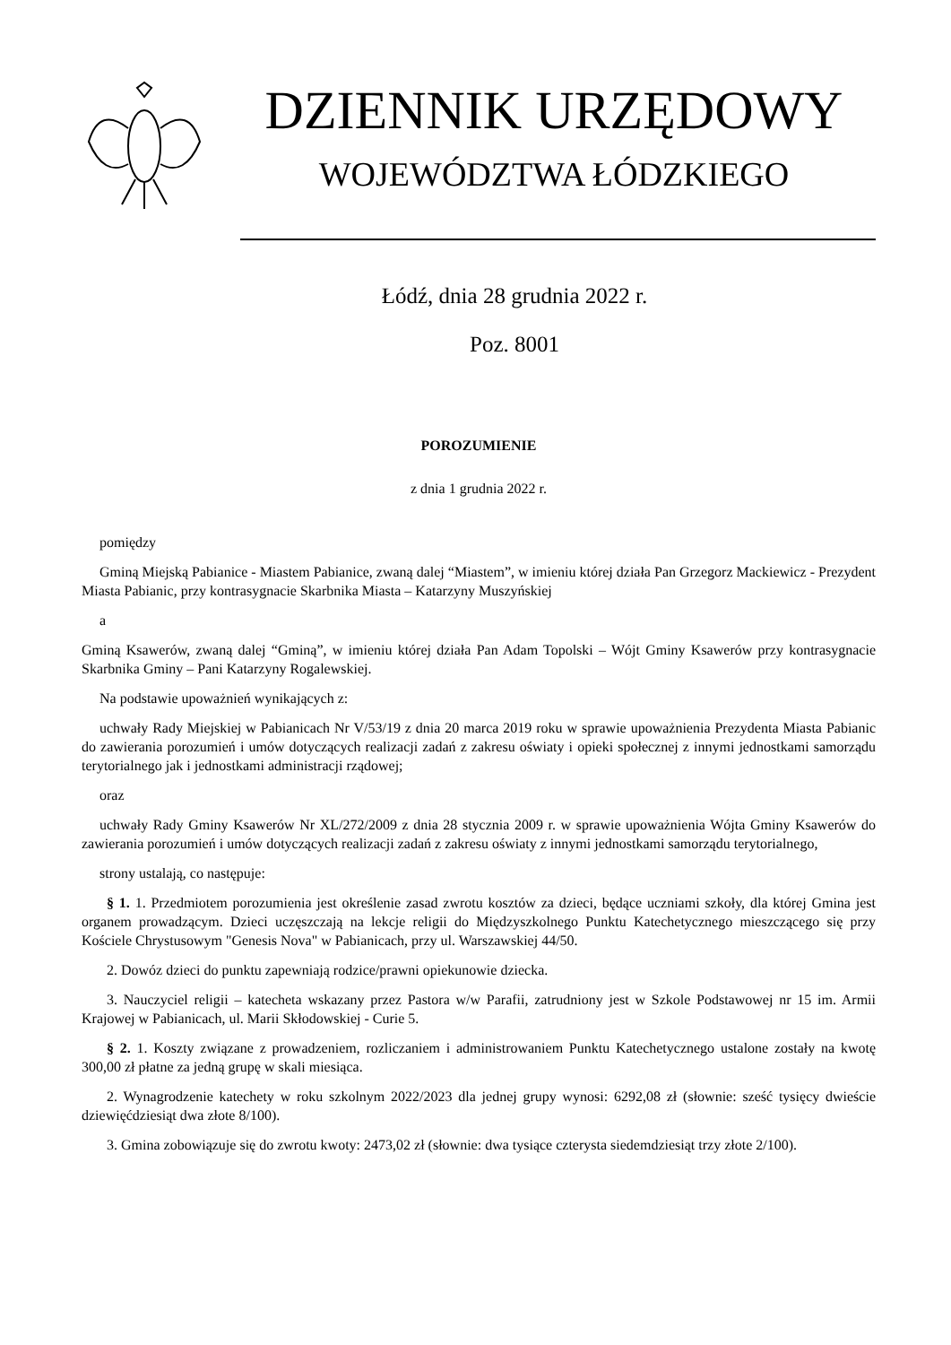DZIENNIK URZĘDOWY
WOJEWÓDZTWA ŁÓDZKIEGO
Łódź, dnia 28 grudnia 2022 r.
Poz. 8001
POROZUMIENIE
z dnia 1 grudnia 2022 r.
pomiędzy
Gminą Miejską Pabianice - Miastem Pabianice, zwaną dalej “Miastem”, w imieniu której działa Pan Grzegorz Mackiewicz - Prezydent Miasta Pabianic, przy kontrasygnacie Skarbnika Miasta – Katarzyny Muszyńskiej
a
Gminą Ksawerów, zwaną dalej “Gminą”, w imieniu której działa Pan Adam Topolski – Wójt Gminy Ksawerów przy kontrasygnacie Skarbnika Gminy – Pani Katarzyny Rogalewskiej.
Na podstawie upoważnień wynikających z:
uchwały Rady Miejskiej w Pabianicach Nr V/53/19 z dnia 20 marca 2019 roku w sprawie upoważnienia Prezydenta Miasta Pabianic do zawierania porozumień i umów dotyczących realizacji zadań z zakresu oświaty i opieki społecznej z innymi jednostkami samorządu terytorialnego jak i jednostkami administracji rządowej;
oraz
uchwały Rady Gminy Ksawerów Nr XL/272/2009 z dnia 28 stycznia 2009 r. w sprawie upoważnienia Wójta Gminy Ksawerów do zawierania porozumień i umów dotyczących realizacji zadań z zakresu oświaty z innymi jednostkami samorządu terytorialnego,
strony ustalają, co następuje:
§ 1. 1. Przedmiotem porozumienia jest określenie zasad zwrotu kosztów za dzieci, będące uczniami szkoły, dla której Gmina jest organem prowadzącym. Dzieci uczęszczają na lekcje religii do Międzyszkolnego Punktu Katechetycznego mieszczącego się przy Kościele Chrystusowym "Genesis Nova" w Pabianicach, przy ul. Warszawskiej 44/50.
2. Dowóz dzieci do punktu zapewniają rodzice/prawni opiekunowie dziecka.
3. Nauczyciel religii – katecheta wskazany przez Pastora w/w Parafii, zatrudniony jest w Szkole Podstawowej nr 15 im. Armii Krajowej w Pabianicach, ul. Marii Skłodowskiej - Curie 5.
§ 2. 1. Koszty związane z prowadzeniem, rozliczaniem i administrowaniem Punktu Katechetycznego ustalone zostały na kwotę 300,00 zł płatne za jedną grupę w skali miesiąca.
2. Wynagrodzenie katechety w roku szkolnym 2022/2023 dla jednej grupy wynosi: 6292,08 zł (słownie: sześć tysięcy dwieście dziewięćdziesiąt dwa złote 8/100).
3. Gmina zobowiązuje się do zwrotu kwoty: 2473,02 zł (słownie: dwa tysiące czterysta siedemdziesiąt trzy złote 2/100).